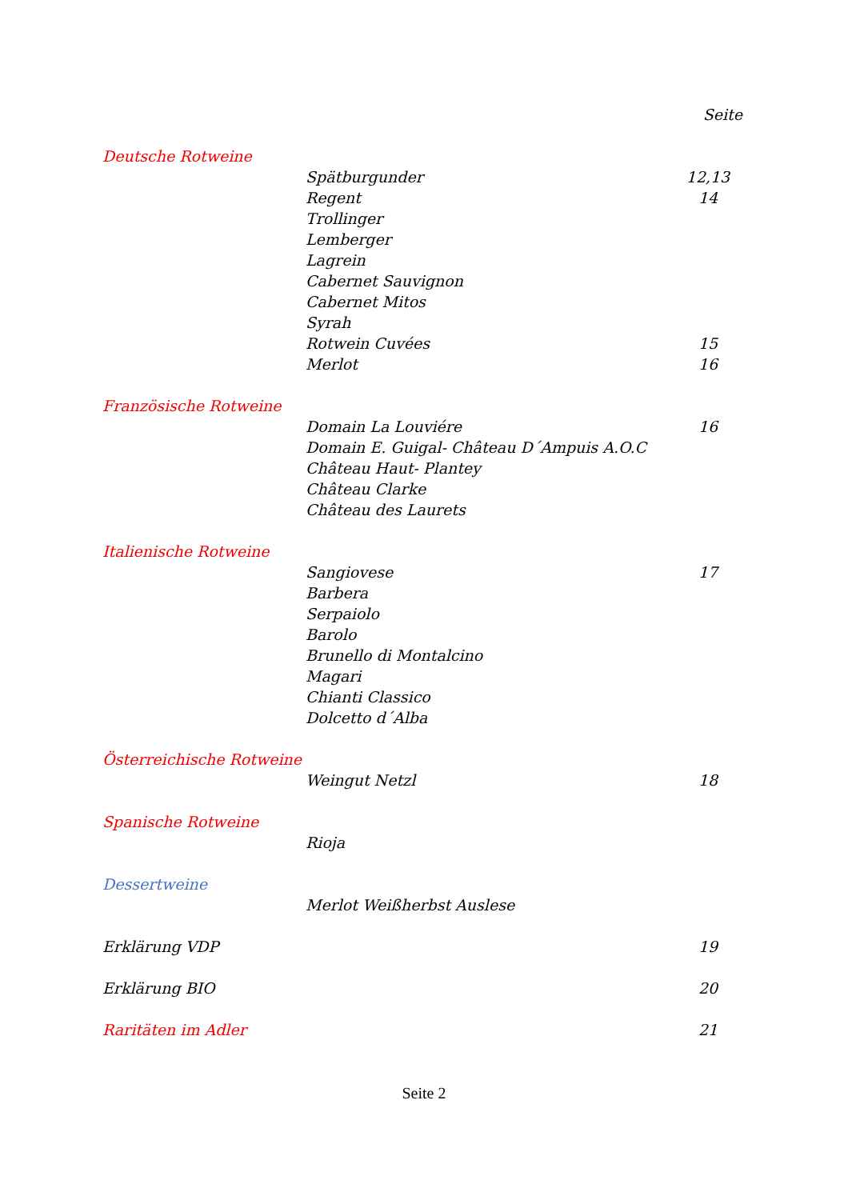Seite
Deutsche Rotweine
Spätburgunder 12,13
Regent 14
Trollinger
Lemberger
Lagrein
Cabernet Sauvignon
Cabernet Mitos
Syrah
Rotwein Cuvées 15
Merlot 16
Französische Rotweine
Domain La Louviére 16
Domain E. Guigal- Château D´Ampuis A.O.C
Château Haut- Plantey
Château Clarke
Château des Laurets
Italienische Rotweine
Sangiovese 17
Barbera
Serpaiolo
Barolo
Brunello di Montalcino
Magari
Chianti Classico
Dolcetto d´Alba
Österreichische Rotweine
Weingut Netzl 18
Spanische Rotweine
Rioja
Dessertweine
Merlot Weißherbst Auslese
Erklärung VDP 19
Erklärung BIO 20
Raritäten im Adler 21
Seite 2